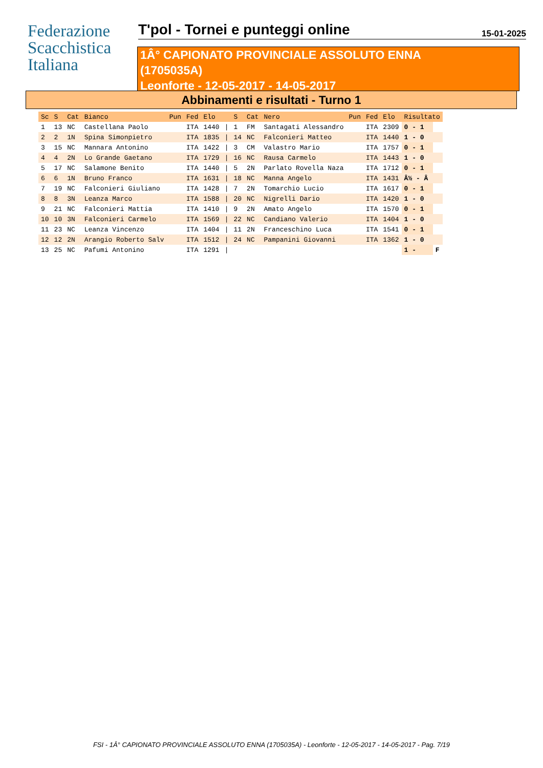Federazione
Scacchistica
Italiana
T'pol - Tornei e punteggi online
15-01-2025
1Â° CAPIONATO PROVINCIALE ASSOLUTO ENNA
(1705035A)
Leonforte - 12-05-2017 - 14-05-2017
Abbinamenti e risultati - Turno 1
| Sc | S | Cat | Bianco | Pun | Fed | Elo | | S | Cat | Nero | Pun | Fed | Elo | Risultato | |
| --- | --- | --- | --- | --- | --- | --- | --- | --- | --- | --- | --- | --- | --- | --- | --- |
| 1 | 13 | NC | Castellana Paolo | | ITA | 1440 | / | 1 | FM | Santagati Alessandro | | ITA | 2309 | 0 - 1 | |
| 2 | 2 | 1N | Spina Simonpietro | | ITA | 1835 | / | 14 | NC | Falconieri Matteo | | ITA | 1440 | 1 - 0 | |
| 3 | 15 | NC | Mannara Antonino | | ITA | 1422 | / | 3 | CM | Valastro Mario | | ITA | 1757 | 0 - 1 | |
| 4 | 4 | 2N | Lo Grande Gaetano | | ITA | 1729 | / | 16 | NC | Rausa Carmelo | | ITA | 1443 | 1 - 0 | |
| 5 | 17 | NC | Salamone Benito | | ITA | 1440 | / | 5 | 2N | Parlato Rovella Naza | | ITA | 1712 | 0 - 1 | |
| 6 | 6 | 1N | Bruno Franco | | ITA | 1631 | / | 18 | NC | Manna Angelo | | ITA | 1431 | Â½ - Â | |
| 7 | 19 | NC | Falconieri Giuliano | | ITA | 1428 | / | 7 | 2N | Tomarchio Lucio | | ITA | 1617 | 0 - 1 | |
| 8 | 8 | 3N | Leanza Marco | | ITA | 1588 | / | 20 | NC | Nigrelli Dario | | ITA | 1420 | 1 - 0 | |
| 9 | 21 | NC | Falconieri Mattia | | ITA | 1410 | / | 9 | 2N | Amato Angelo | | ITA | 1570 | 0 - 1 | |
| 10 | 10 | 3N | Falconieri Carmelo | | ITA | 1569 | / | 22 | NC | Candiano Valerio | | ITA | 1404 | 1 - 0 | |
| 11 | 23 | NC | Leanza Vincenzo | | ITA | 1404 | / | 11 | 2N | Franceschino Luca | | ITA | 1541 | 0 - 1 | |
| 12 | 12 | 2N | Arangio Roberto Salv | | ITA | 1512 | / | 24 | NC | Pampanini Giovanni | | ITA | 1362 | 1 - 0 | |
| 13 | 25 | NC | Pafumi Antonino | | ITA | 1291 | / | | | | | | | 1 - | F |
FSI - 1Â° CAPIONATO PROVINCIALE ASSOLUTO ENNA (1705035A) - Leonforte - 12-05-2017 - 14-05-2017 - Pag. 7/19